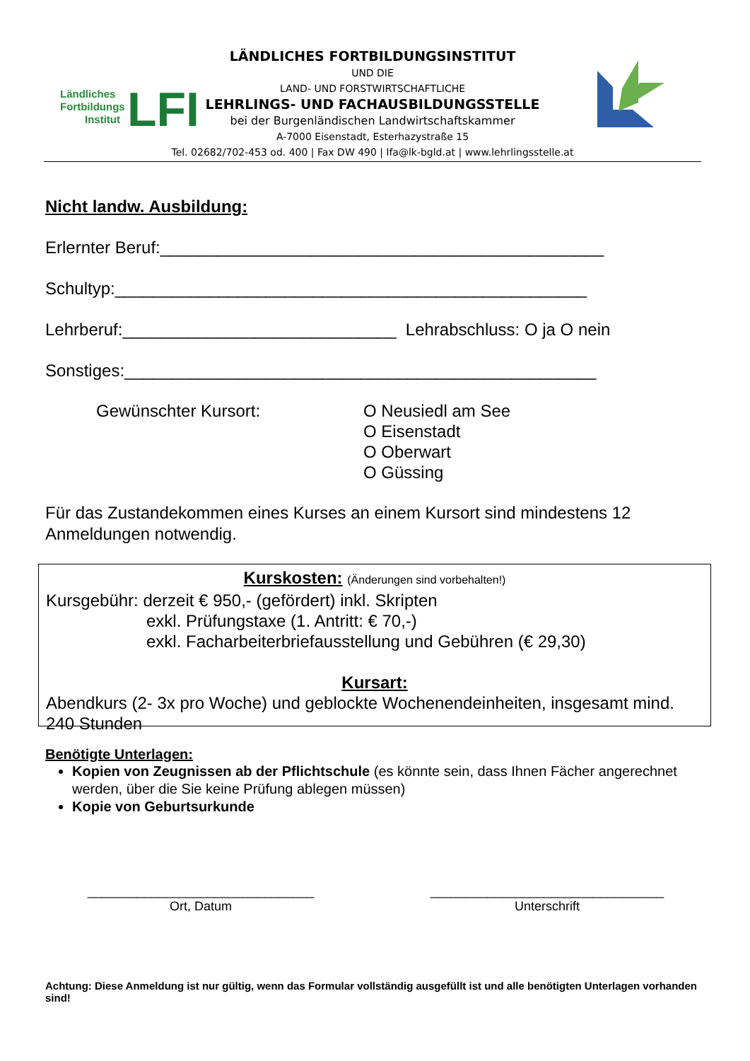Ländliches
Fortbildungs
Institut
LFI
LÄNDLICHES FORTBILDUNGSINSTITUT
UND DIE
LAND- UND FORSTWIRTSCHAFTLICHE
LEHRLINGS- UND FACHAUSBILDUNGSSTELLE
bei der Burgenländischen Landwirtschaftskammer
A-7000 Eisenstadt, Esterhazystraße 15
Tel. 02682/702-453 od. 400 | Fax DW 490 | lfa@lk-bgld.at | www.lehrlingsstelle.at
Nicht landw. Ausbildung:
Erlernter Beruf:_______________________________________________
Schultyp:__________________________________________________
Lehrberuf:_____________________________ Lehrabschluss: O ja O nein
Sonstiges:__________________________________________________
Gewünschter Kursort: O Neusiedl am See
O Eisenstadt
O Oberwart
O Güssing
Für das Zustandekommen eines Kurses an einem Kursort sind mindestens 12 Anmeldungen notwendig.
Kurskosten: (Änderungen sind vorbehalten!)
Kursgebühr: derzeit € 950,- (gefördert) inkl. Skripten
exkl. Prüfungstaxe (1. Antritt: € 70,-)
exkl. Facharbeiterbriefausstellung und Gebühren (€ 29,30)
Kursart:
Abendkurs (2- 3x pro Woche) und geblockte Wochenendeinheiten, insgesamt mind. 240 Stunden
Benötigte Unterlagen:
Kopien von Zeugnissen ab der Pflichtschule (es könnte sein, dass Ihnen Fächer angerechnet werden, über die Sie keine Prüfung ablegen müssen)
Kopie von Geburtsurkunde
________________________________
Ort, Datum
_________________________________
Unterschrift
Achtung: Diese Anmeldung ist nur gültig, wenn das Formular vollständig ausgefüllt ist und alle benötigten Unterlagen vorhanden sind!